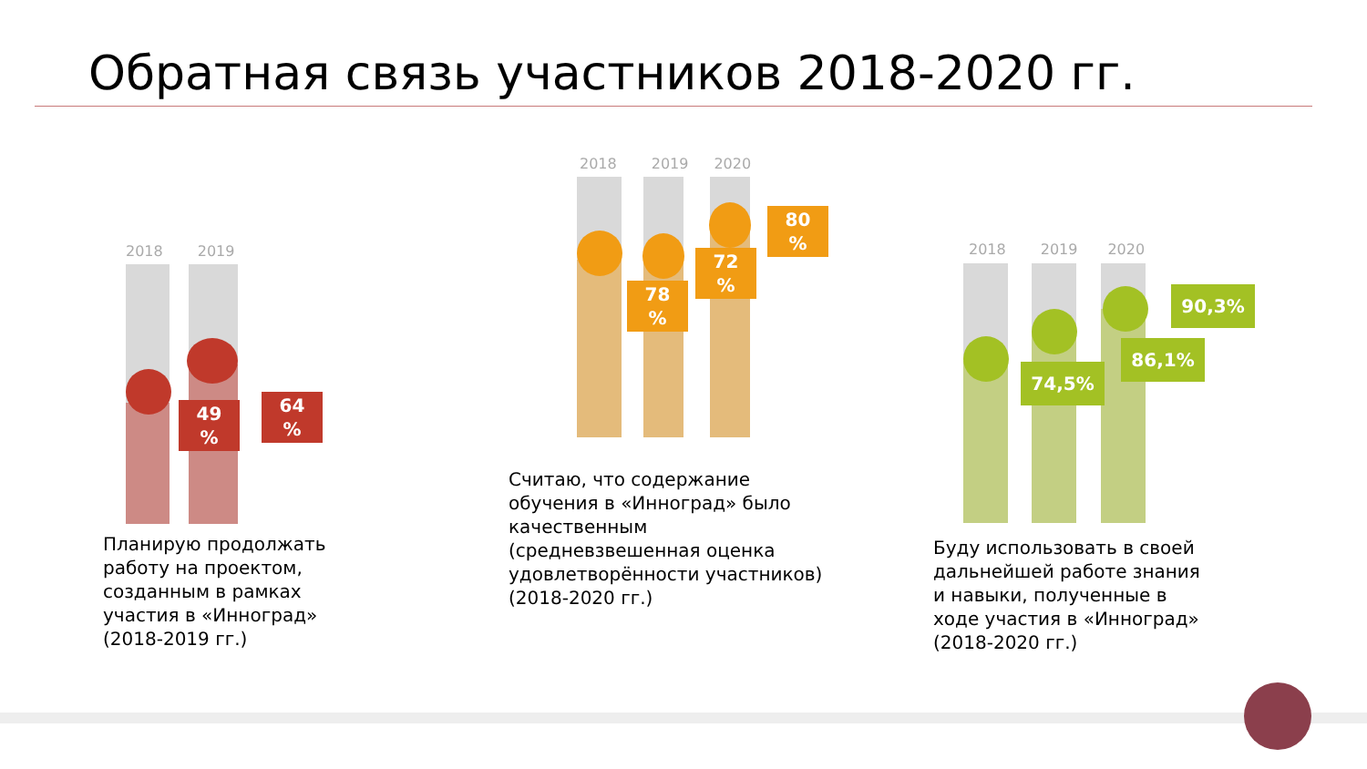Обратная связь участников 2018-2020 гг.
2018 2019
49
%
64
%
Планирую продолжать работу на проектом, созданным в рамках участия в «Инноград» (2018-2019 гг.)
2018 2019 2020
78
%
72
%
80
%
Считаю, что содержание обучения в «Инноград» было качественным (средневзвешенная оценка удовлетворённости участников) (2018-2020 гг.)
2018 2019 2020
74,5%
86,1%
90,3%
Буду использовать в своей дальнейшей работе знания и навыки, полученные в ходе участия в «Инноград» (2018-2020 гг.)